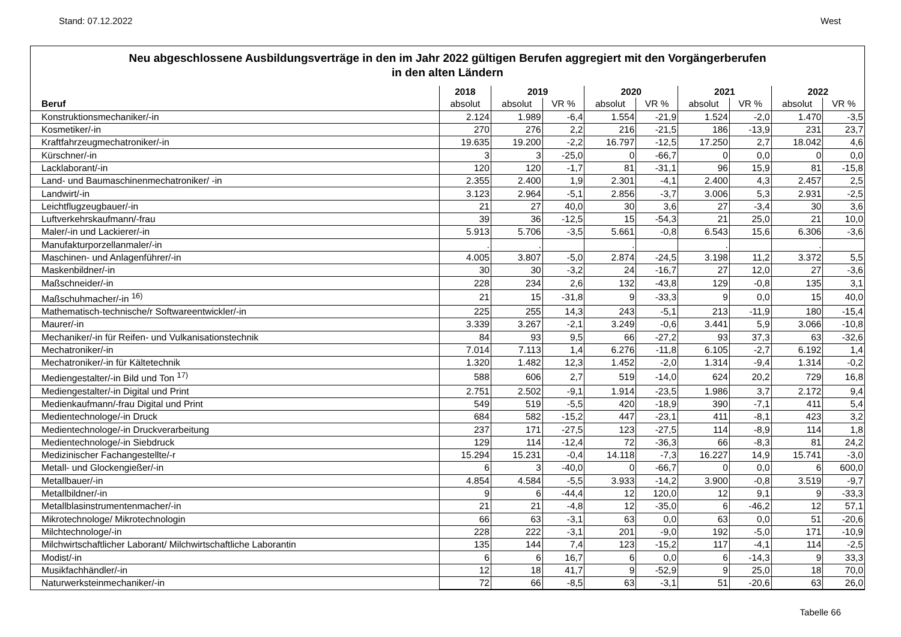Stand: 07.12.2022 West
Neu abgeschlossene Ausbildungsverträge in den im Jahr 2022 gültigen Berufen aggregiert mit den Vorgängerberufen
in den alten Ländern
| | 2018 | 2019 | | 2020 | | 2021 | | 2022 | |
| --- | --- | --- | --- | --- | --- | --- | --- | --- | --- |
| Beruf | absolut | absolut | VR % | absolut | VR % | absolut | VR % | absolut | VR % |
| Konstruktionsmechaniker/-in | 2.124 | 1.989 | -6,4 | 1.554 | -21,9 | 1.524 | -2,0 | 1.470 | -3,5 |
| Kosmetiker/-in | 270 | 276 | 2,2 | 216 | -21,5 | 186 | -13,9 | 231 | 23,7 |
| Kraftfahrzeugmechatroniker/-in | 19.635 | 19.200 | -2,2 | 16.797 | -12,5 | 17.250 | 2,7 | 18.042 | 4,6 |
| Kürschner/-in | 3 | 3 | -25,0 | 0 | -66,7 | 0 | 0,0 | 0 | 0,0 |
| Lacklaborant/-in | 120 | 120 | -1,7 | 81 | -31,1 | 96 | 15,9 | 81 | -15,8 |
| Land- und Baumaschinenmechatroniker/ -in | 2.355 | 2.400 | 1,9 | 2.301 | -4,1 | 2.400 | 4,3 | 2.457 | 2,5 |
| Landwirt/-in | 3.123 | 2.964 | -5,1 | 2.856 | -3,7 | 3.006 | 5,3 | 2.931 | -2,5 |
| Leichtflugzeugbauer/-in | 21 | 27 | 40,0 | 30 | 3,6 | 27 | -3,4 | 30 | 3,6 |
| Luftverkehrskaufmann/-frau | 39 | 36 | -12,5 | 15 | -54,3 | 21 | 25,0 | 21 | 10,0 |
| Maler/-in und Lackierer/-in | 5.913 | 5.706 | -3,5 | 5.661 | -0,8 | 6.543 | 15,6 | 6.306 | -3,6 |
| Manufakturporzellanmaler/-in | . | . | | . | | . | | . | |
| Maschinen- und Anlagenführer/-in | 4.005 | 3.807 | -5,0 | 2.874 | -24,5 | 3.198 | 11,2 | 3.372 | 5,5 |
| Maskenbildner/-in | 30 | 30 | -3,2 | 24 | -16,7 | 27 | 12,0 | 27 | -3,6 |
| Maßschneider/-in | 228 | 234 | 2,6 | 132 | -43,8 | 129 | -0,8 | 135 | 3,1 |
| Maßschuhmacher/-in <sup>16)</sup> | 21 | 15 | -31,8 | 9 | -33,3 | 9 | 0,0 | 15 | 40,0 |
| Mathematisch-technische/r Softwareentwickler/-in | 225 | 255 | 14,3 | 243 | -5,1 | 213 | -11,9 | 180 | -15,4 |
| Maurer/-in | 3.339 | 3.267 | -2,1 | 3.249 | -0,6 | 3.441 | 5,9 | 3.066 | -10,8 |
| Mechaniker/-in für Reifen- und Vulkanisationstechnik | 84 | 93 | 9,5 | 66 | -27,2 | 93 | 37,3 | 63 | -32,6 |
| Mechatroniker/-in | 7.014 | 7.113 | 1,4 | 6.276 | -11,8 | 6.105 | -2,7 | 6.192 | 1,4 |
| Mechatroniker/-in für Kältetechnik | 1.320 | 1.482 | 12,3 | 1.452 | -2,0 | 1.314 | -9,4 | 1.314 | -0,2 |
| Mediengestalter/-in Bild und Ton <sup>17)</sup> | 588 | 606 | 2,7 | 519 | -14,0 | 624 | 20,2 | 729 | 16,8 |
| Mediengestalter/-in Digital und Print | 2.751 | 2.502 | -9,1 | 1.914 | -23,5 | 1.986 | 3,7 | 2.172 | 9,4 |
| Medienkaufmann/-frau Digital und Print | 549 | 519 | -5,5 | 420 | -18,9 | 390 | -7,1 | 411 | 5,4 |
| Medientechnologe/-in Druck | 684 | 582 | -15,2 | 447 | -23,1 | 411 | -8,1 | 423 | 3,2 |
| Medientechnologe/-in Druckverarbeitung | 237 | 171 | -27,5 | 123 | -27,5 | 114 | -8,9 | 114 | 1,8 |
| Medientechnologe/-in Siebdruck | 129 | 114 | -12,4 | 72 | -36,3 | 66 | -8,3 | 81 | 24,2 |
| Medizinischer Fachangestellte/-r | 15.294 | 15.231 | -0,4 | 14.118 | -7,3 | 16.227 | 14,9 | 15.741 | -3,0 |
| Metall- und Glockengießer/-in | 6 | 3 | -40,0 | 0 | -66,7 | 0 | 0,0 | 6 | 600,0 |
| Metallbauer/-in | 4.854 | 4.584 | -5,5 | 3.933 | -14,2 | 3.900 | -0,8 | 3.519 | -9,7 |
| Metallbildner/-in | 9 | 6 | -44,4 | 12 | 120,0 | 12 | 9,1 | 9 | -33,3 |
| Metallblasinstrumentenmacher/-in | 21 | 21 | -4,8 | 12 | -35,0 | 6 | -46,2 | 12 | 57,1 |
| Mikrotechnologe/ Mikrotechnologin | 66 | 63 | -3,1 | 63 | 0,0 | 63 | 0,0 | 51 | -20,6 |
| Milchtechnologe/-in | 228 | 222 | -3,1 | 201 | -9,0 | 192 | -5,0 | 171 | -10,9 |
| Milchwirtschaftlicher Laborant/ Milchwirtschaftliche Laborantin | 135 | 144 | 7,4 | 123 | -15,2 | 117 | -4,1 | 114 | -2,5 |
| Modist/-in | 6 | 6 | 16,7 | 6 | 0,0 | 6 | -14,3 | 9 | 33,3 |
| Musikfachhändler/-in | 12 | 18 | 41,7 | 9 | -52,9 | 9 | 25,0 | 18 | 70,0 |
| Naturwerksteinmechaniker/-in | 72 | 66 | -8,5 | 63 | -3,1 | 51 | -20,6 | 63 | 26,0 |
Tabelle 66